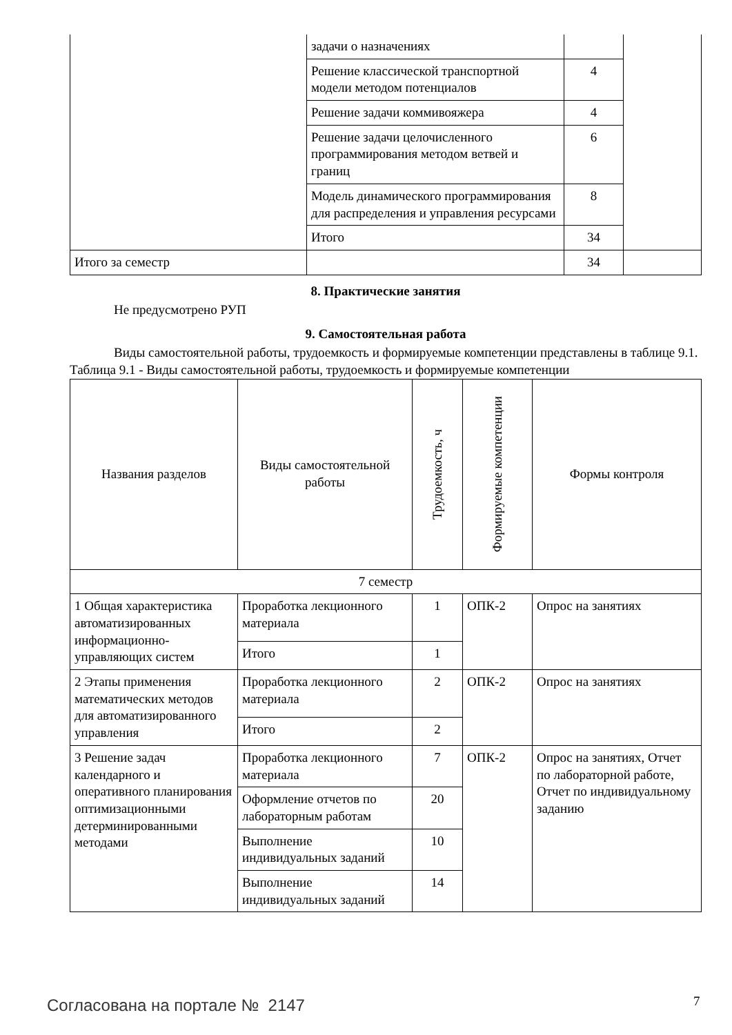| | задачи о назначениях | | |
| | Решение классической транспортной модели методом потенциалов | 4 | |
| | Решение задачи коммивояжера | 4 | |
| | Решение задачи целочисленного программирования методом ветвей и границ | 6 | |
| | Модель динамического программирования для распределения и управления ресурсами | 8 | |
| | Итого | 34 | |
| Итого за семестр | | 34 | |
8. Практические занятия
Не предусмотрено РУП
9. Самостоятельная работа
Виды самостоятельной работы, трудоемкость и формируемые компетенции представлены в таблице 9.1.
Таблица 9.1 - Виды самостоятельной работы, трудоемкость и формируемые компетенции
| Названия разделов | Виды самостоятельной работы | Трудоемкость, ч | Формируемые компетенции | Формы контроля |
| --- | --- | --- | --- | --- |
| 7 семестр | | | | |
| 1 Общая характеристика автоматизированных информационно-управляющих систем | Проработка лекционного материала | 1 | ОПК-2 | Опрос на занятиях |
| | Итого | 1 | | |
| 2 Этапы применения математических методов для автоматизированного управления | Проработка лекционного материала | 2 | ОПК-2 | Опрос на занятиях |
| | Итого | 2 | | |
| 3 Решение задач календарного и оперативного планирования оптимизационными детерминированными методами | Проработка лекционного материала | 7 | ОПК-2 | Опрос на занятиях, Отчет по лабораторной работе, Отчет по индивидуальному заданию |
| | Оформление отчетов по лабораторным работам | 20 | | |
| | Выполнение индивидуальных заданий | 10 | | |
| | Выполнение индивидуальных заданий | 14 | | |
Согласована на портале № 2147 7